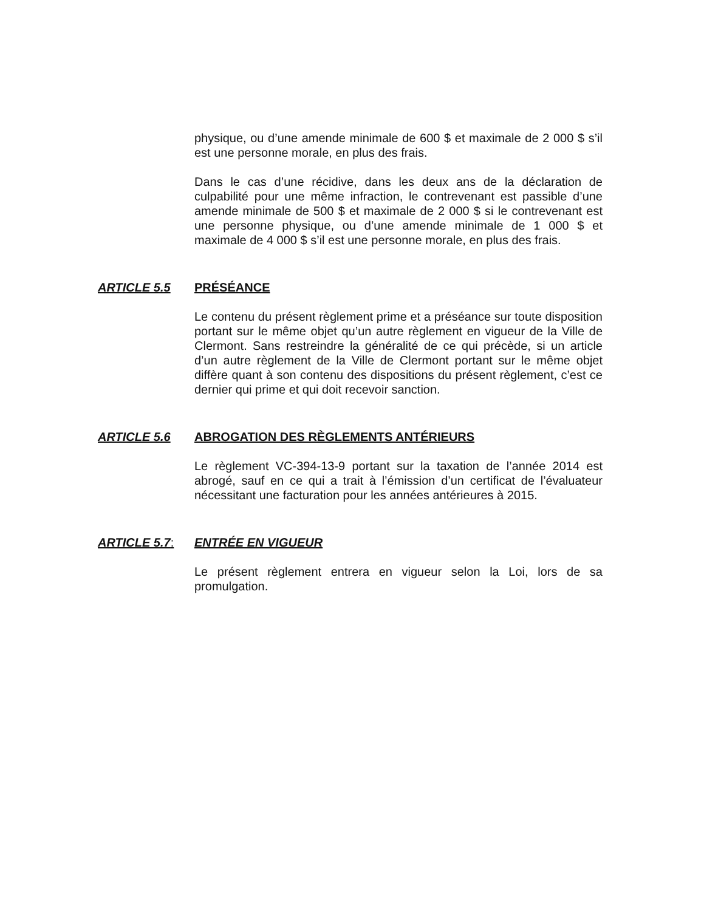physique, ou d’une amende minimale de 600 $ et maximale de 2 000 $ s’il est une personne morale, en plus des frais.
Dans le cas d’une récidive, dans les deux ans de la déclaration de culpabilité pour une même infraction, le contrevenant est passible d’une amende minimale de 500 $ et maximale de 2 000 $ si le contrevenant est une personne physique, ou d’une amende minimale de 1 000 $ et maximale de 4 000 $ s’il est une personne morale, en plus des frais.
ARTICLE 5.5 PRÉSÉANCE
Le contenu du présent règlement prime et a préséance sur toute disposition portant sur le même objet qu’un autre règlement en vigueur de la Ville de Clermont. Sans restreindre la généralité de ce qui précède, si un article d’un autre règlement de la Ville de Clermont portant sur le même objet diffère quant à son contenu des dispositions du présent règlement, c’est ce dernier qui prime et qui doit recevoir sanction.
ARTICLE 5.6 ABROGATION DES RÈGLEMENTS ANTÉRIEURS
Le règlement VC-394-13-9 portant sur la taxation de l’année 2014 est abrogé, sauf en ce qui a trait à l’émission d’un certificat de l’évaluateur nécessitant une facturation pour les années antérieures à 2015.
ARTICLE 5.7: ENTRÉE EN VIGUEUR
Le présent règlement entrera en vigueur selon la Loi, lors de sa promulgation.